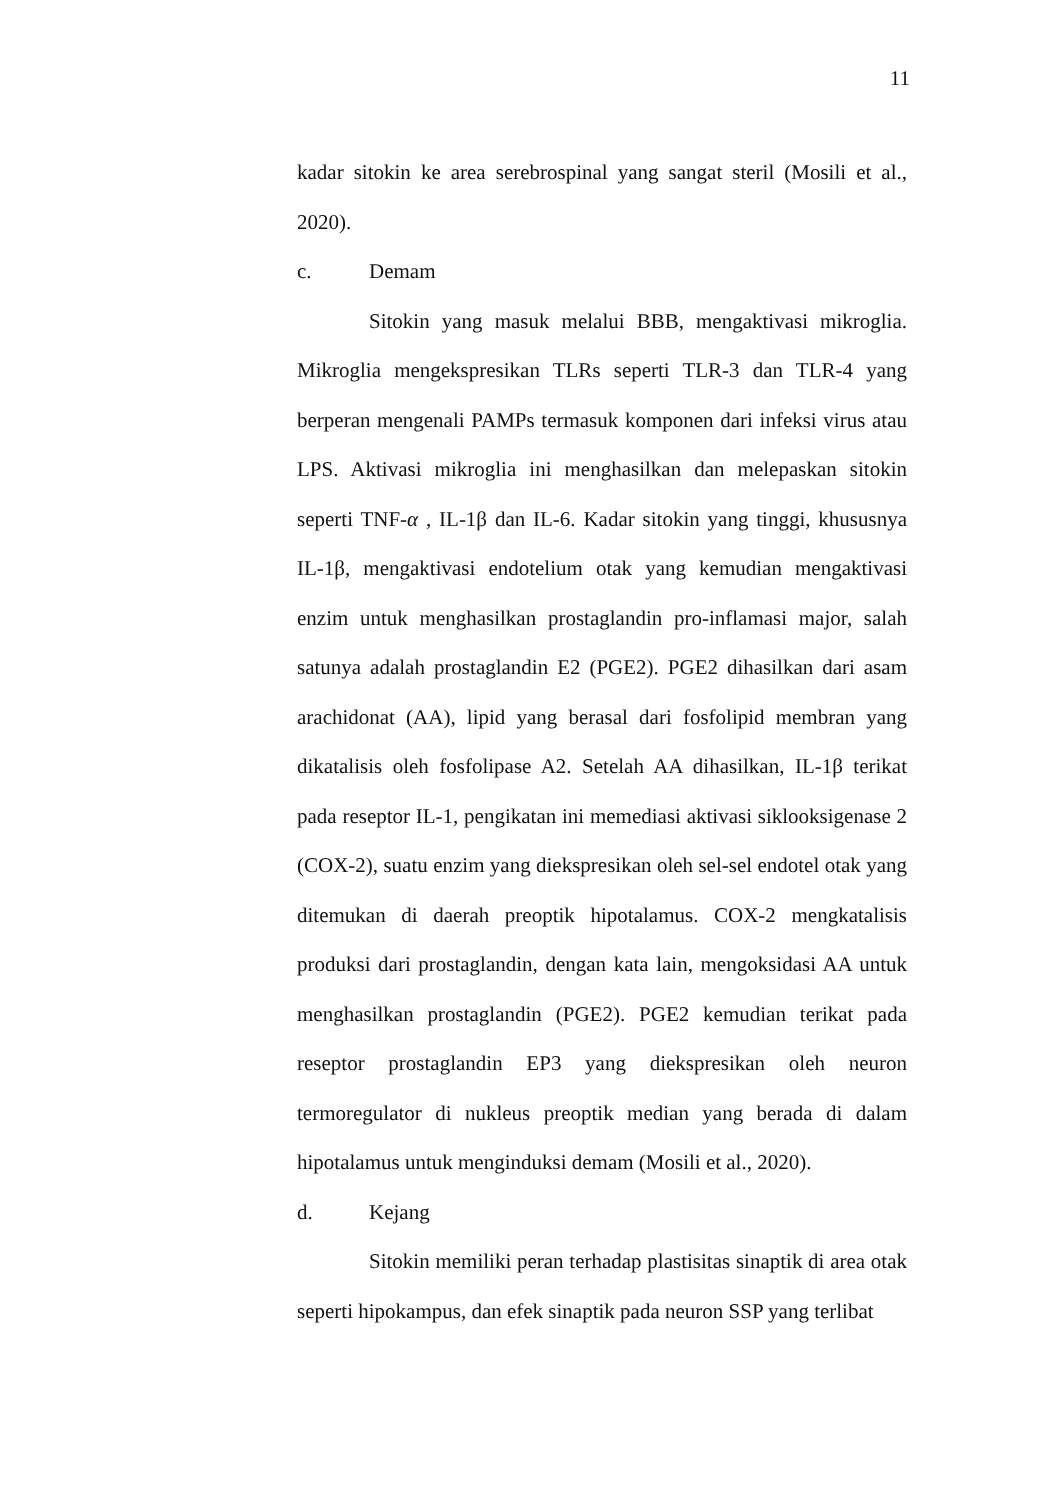11
kadar sitokin ke area serebrospinal yang sangat steril (Mosili et al., 2020).
c. Demam
Sitokin yang masuk melalui BBB, mengaktivasi mikroglia. Mikroglia mengekspresikan TLRs seperti TLR-3 dan TLR-4 yang berperan mengenali PAMPs termasuk komponen dari infeksi virus atau LPS. Aktivasi mikroglia ini menghasilkan dan melepaskan sitokin seperti TNF-α , IL-1β dan IL-6. Kadar sitokin yang tinggi, khususnya IL-1β, mengaktivasi endotelium otak yang kemudian mengaktivasi enzim untuk menghasilkan prostaglandin pro-inflamasi major, salah satunya adalah prostaglandin E2 (PGE2). PGE2 dihasilkan dari asam arachidonat (AA), lipid yang berasal dari fosfolipid membran yang dikatalisis oleh fosfolipase A2. Setelah AA dihasilkan, IL-1β terikat pada reseptor IL-1, pengikatan ini memediasi aktivasi siklooksigenase 2 (COX-2), suatu enzim yang diekspresikan oleh sel-sel endotel otak yang ditemukan di daerah preoptik hipotalamus. COX-2 mengkatalisis produksi dari prostaglandin, dengan kata lain, mengoksidasi AA untuk menghasilkan prostaglandin (PGE2). PGE2 kemudian terikat pada reseptor prostaglandin EP3 yang diekspresikan oleh neuron termoregulator di nukleus preoptik median yang berada di dalam hipotalamus untuk menginduksi demam (Mosili et al., 2020).
d. Kejang
Sitokin memiliki peran terhadap plastisitas sinaptik di area otak seperti hipokampus, dan efek sinaptik pada neuron SSP yang terlibat